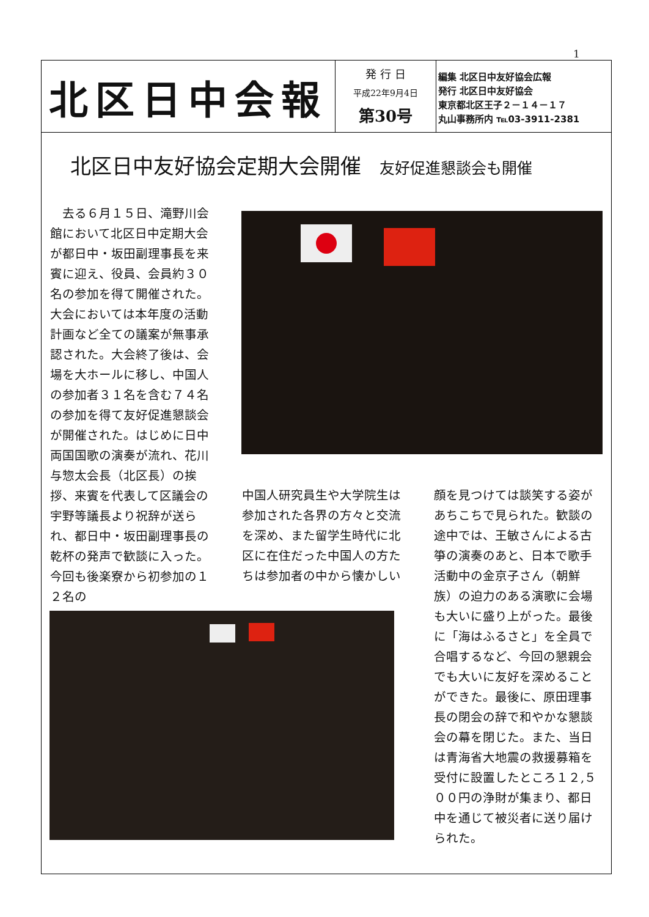1
北区日中会報
発 行 日
平成22年9月4日
第30号
編集 北区日中友好協会広報
発行 北区日中友好協会
東京都北区王子２－１４－１７
丸山事務所内 ℡03-3911-2381
北区日中友好協会定期大会開催 友好促進懇談会も開催
　去る６月１５日、滝野川会館において北区日中定期大会が都日中・坂田副理事長を来賓に迎え、役員、会員約３０名の参加を得て開催された。大会においては本年度の活動計画など全ての議案が無事承認された。大会終了後は、会場を大ホールに移し、中国人の参加者３１名を含む７４名の参加を得て友好促進懇談会が開催された。はじめに日中両国国歌の演奏が流れ、花川与惣太会長（北区長）の挨拶、来賓を代表して区議会の宇野等議長より祝辞が送られ、都日中・坂田副理事長の乾杯の発声で歓談に入った。今回も後楽寮から初参加の１２名の
中国人研究員生や大学院生は参加された各界の方々と交流を深め、また留学生時代に北区に在住だった中国人の方たちは参加者の中から懐かしい
顔を見つけては談笑する姿があちこちで見られた。歓談の途中では、王敏さんによる古箏の演奏のあと、日本で歌手活動中の金京子さん（朝鮮族）の迫力のある演歌に会場も大いに盛り上がった。最後に「海はふるさと」を全員で合唱するなど、今回の懇親会でも大いに友好を深めることができた。最後に、原田理事長の閉会の辞で和やかな懇談会の幕を閉じた。また、当日は青海省大地震の救援募箱を受付に設置したところ１２,５００円の浄財が集まり、都日中を通じて被災者に送り届けられた。